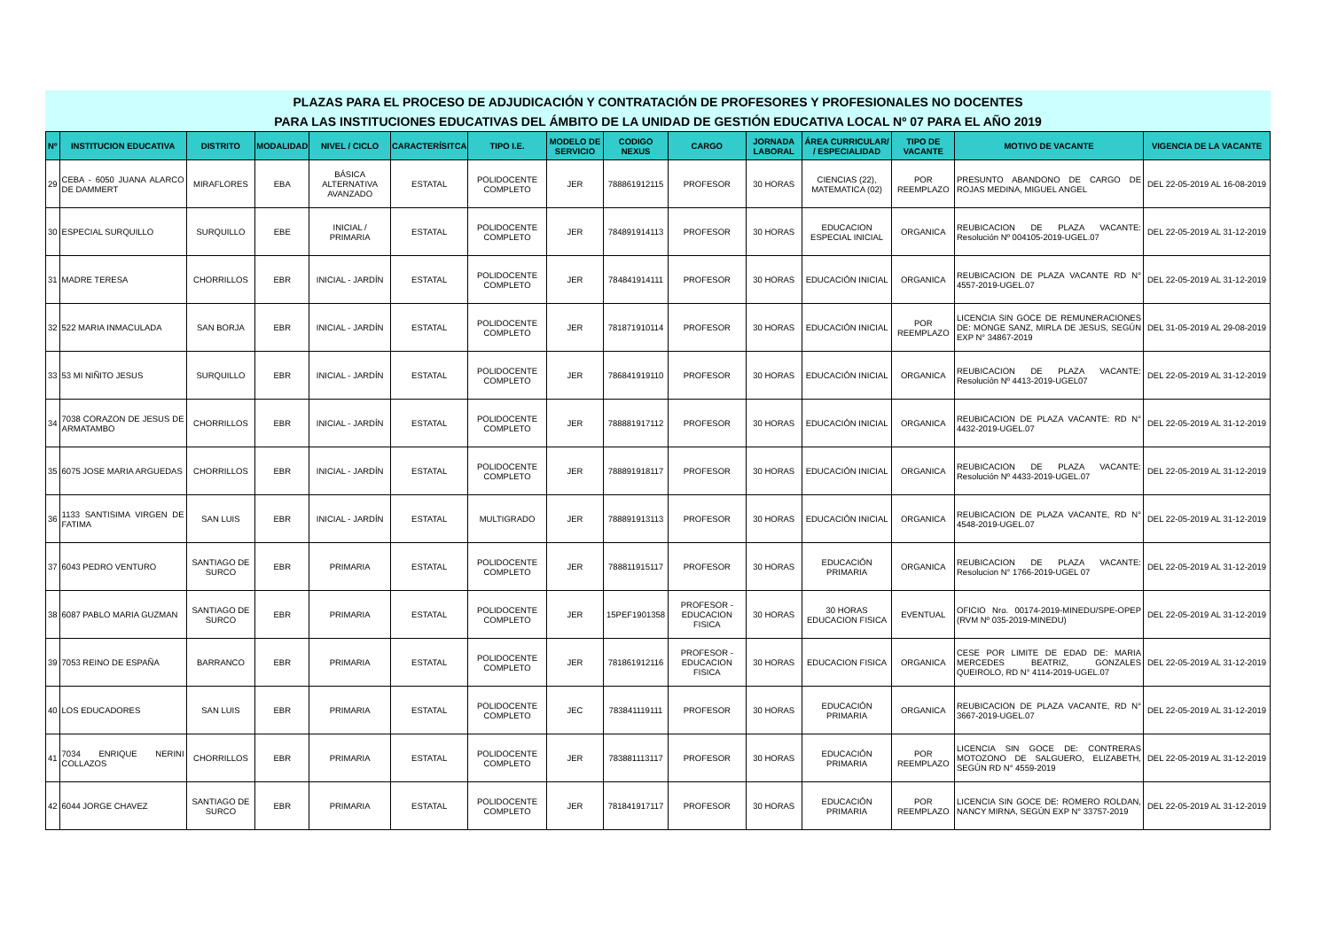PLAZAS PARA EL PROCESO DE ADJUDICACIÓN Y CONTRATACIÓN DE PROFESORES Y PROFESIONALES NO DOCENTES
PARA LAS INSTITUCIONES EDUCATIVAS DEL ÁMBITO DE LA UNIDAD DE GESTIÓN EDUCATIVA LOCAL Nº 07 PARA EL AÑO 2019
| Nº | INSTITUCION EDUCATIVA | DISTRITO | MODALIDAD | NIVEL / CICLO | CARACTERÍSITCA | TIPO I.E. | MODELO DE SERVICIO | CODIGO NEXUS | CARGO | JORNADA LABORAL | ÁREA CURRICULAR/ / ESPECIALIDAD | TIPO DE VACANTE | MOTIVO DE VACANTE | VIGENCIA DE LA VACANTE |
| --- | --- | --- | --- | --- | --- | --- | --- | --- | --- | --- | --- | --- | --- | --- |
| 29 | CEBA - 6050 JUANA ALARCO DE DAMMERT | MIRAFLORES | EBA | BÁSICA ALTERNATIVA AVANZADO | ESTATAL | POLIDOCENTE COMPLETO | JER | 788861912115 | PROFESOR | 30 HORAS | CIENCIAS (22), MATEMATICA (02) | POR REEMPLAZO | PRESUNTO ABANDONO DE CARGO DE ROJAS MEDINA, MIGUEL ANGEL | DEL 22-05-2019 AL 16-08-2019 |
| 30 | ESPECIAL SURQUILLO | SURQUILLO | EBE | INICIAL / PRIMARIA | ESTATAL | POLIDOCENTE COMPLETO | JER | 784891914113 | PROFESOR | 30 HORAS | EDUCACION ESPECIAL INICIAL | ORGANICA | REUBICACION DE PLAZA VACANTE: Resolución Nº 004105-2019-UGEL.07 | DEL 22-05-2019 AL 31-12-2019 |
| 31 | MADRE TERESA | CHORRILLOS | EBR | INICIAL - JARDÍN | ESTATAL | POLIDOCENTE COMPLETO | JER | 784841914111 | PROFESOR | 30 HORAS | EDUCACIÓN INICIAL | ORGANICA | REUBICACION DE PLAZA VACANTE RD N° 4557-2019-UGEL.07 | DEL 22-05-2019 AL 31-12-2019 |
| 32 | 522 MARIA INMACULADA | SAN BORJA | EBR | INICIAL - JARDÍN | ESTATAL | POLIDOCENTE COMPLETO | JER | 781871910114 | PROFESOR | 30 HORAS | EDUCACIÓN INICIAL | POR REEMPLAZO | LICENCIA SIN GOCE DE REMUNERACIONES DE: MONGE SANZ, MIRLA DE JESUS, SEGÚN EXP N° 34867-2019 | DEL 31-05-2019 AL 29-08-2019 |
| 33 | 53 MI NIÑITO JESUS | SURQUILLO | EBR | INICIAL - JARDÍN | ESTATAL | POLIDOCENTE COMPLETO | JER | 786841919110 | PROFESOR | 30 HORAS | EDUCACIÓN INICIAL | ORGANICA | REUBICACION DE PLAZA VACANTE: Resolución Nº 4413-2019-UGEL07 | DEL 22-05-2019 AL 31-12-2019 |
| 34 | 7038 CORAZON DE JESUS DE ARMATAMBO | CHORRILLOS | EBR | INICIAL - JARDÍN | ESTATAL | POLIDOCENTE COMPLETO | JER | 788881917112 | PROFESOR | 30 HORAS | EDUCACIÓN INICIAL | ORGANICA | REUBICACION DE PLAZA VACANTE: RD N° 4432-2019-UGEL.07 | DEL 22-05-2019 AL 31-12-2019 |
| 35 | 6075 JOSE MARIA ARGUEDAS | CHORRILLOS | EBR | INICIAL - JARDÍN | ESTATAL | POLIDOCENTE COMPLETO | JER | 788891918117 | PROFESOR | 30 HORAS | EDUCACIÓN INICIAL | ORGANICA | REUBICACION DE PLAZA VACANTE: Resolución Nº 4433-2019-UGEL.07 | DEL 22-05-2019 AL 31-12-2019 |
| 36 | 1133 SANTISIMA VIRGEN DE FATIMA | SAN LUIS | EBR | INICIAL - JARDÍN | ESTATAL | MULTIGRADO | JER | 788891913113 | PROFESOR | 30 HORAS | EDUCACIÓN INICIAL | ORGANICA | REUBICACION DE PLAZA VACANTE, RD N° 4548-2019-UGEL.07 | DEL 22-05-2019 AL 31-12-2019 |
| 37 | 6043 PEDRO VENTURO | SANTIAGO DE SURCO | EBR | PRIMARIA | ESTATAL | POLIDOCENTE COMPLETO | JER | 788811915117 | PROFESOR | 30 HORAS | EDUCACIÓN PRIMARIA | ORGANICA | REUBICACION DE PLAZA VACANTE: Resolucion N° 1766-2019-UGEL 07 | DEL 22-05-2019 AL 31-12-2019 |
| 38 | 6087 PABLO MARIA GUZMAN | SANTIAGO DE SURCO | EBR | PRIMARIA | ESTATAL | POLIDOCENTE COMPLETO | JER | 15PEF1901358 | PROFESOR - EDUCACION FISICA | 30 HORAS | 30 HORAS EDUCACION FISICA | EVENTUAL | OFICIO Nro. 00174-2019-MINEDU/SPE-OPEP (RVM Nº 035-2019-MINEDU) | DEL 22-05-2019 AL 31-12-2019 |
| 39 | 7053 REINO DE ESPAÑA | BARRANCO | EBR | PRIMARIA | ESTATAL | POLIDOCENTE COMPLETO | JER | 781861912116 | PROFESOR - EDUCACION FISICA | 30 HORAS | EDUCACION FISICA | ORGANICA | CESE POR LIMITE DE EDAD DE: MARIA MERCEDES BEATRIZ, GONZALES QUEIROLO, RD N° 4114-2019-UGEL.07 | DEL 22-05-2019 AL 31-12-2019 |
| 40 | LOS EDUCADORES | SAN LUIS | EBR | PRIMARIA | ESTATAL | POLIDOCENTE COMPLETO | JEC | 783841119111 | PROFESOR | 30 HORAS | EDUCACIÓN PRIMARIA | ORGANICA | REUBICACION DE PLAZA VACANTE, RD N° 3667-2019-UGEL.07 | DEL 22-05-2019 AL 31-12-2019 |
| 41 | 7034 ENRIQUE NERINI COLLAZOS | CHORRILLOS | EBR | PRIMARIA | ESTATAL | POLIDOCENTE COMPLETO | JER | 783881113117 | PROFESOR | 30 HORAS | EDUCACIÓN PRIMARIA | POR REEMPLAZO | LICENCIA SIN GOCE DE: CONTRERAS MOTOZONO DE SALGUERO, ELIZABETH, SEGÚN RD N° 4559-2019 | DEL 22-05-2019 AL 31-12-2019 |
| 42 | 6044 JORGE CHAVEZ | SANTIAGO DE SURCO | EBR | PRIMARIA | ESTATAL | POLIDOCENTE COMPLETO | JER | 781841917117 | PROFESOR | 30 HORAS | EDUCACIÓN PRIMARIA | POR REEMPLAZO | LICENCIA SIN GOCE DE: ROMERO ROLDAN, NANCY MIRNA, SEGÚN EXP N° 33757-2019 | DEL 22-05-2019 AL 31-12-2019 |